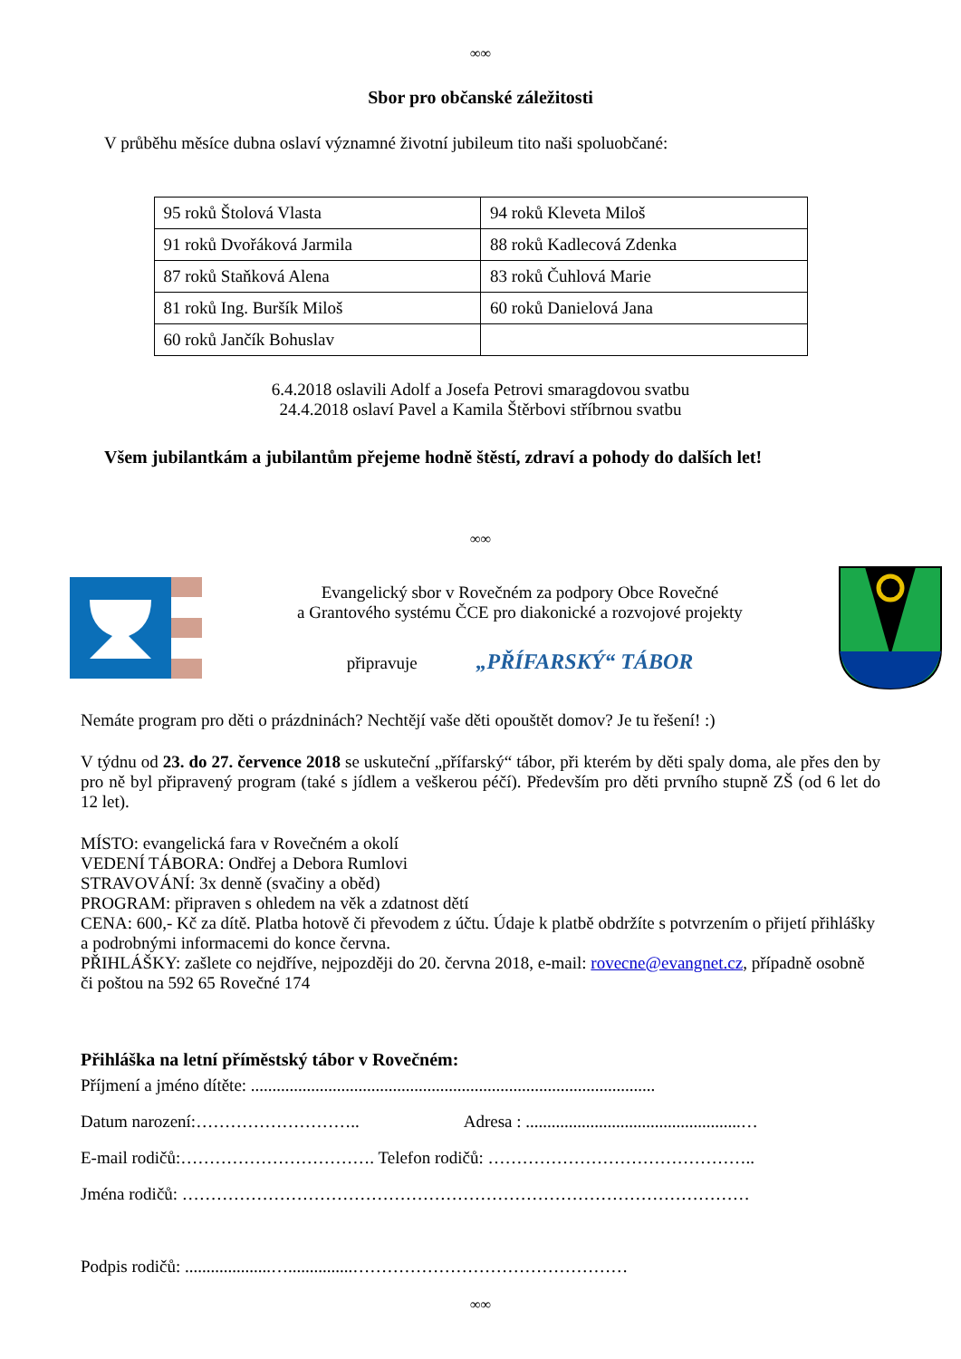∞∞
Sbor pro občanské záležitosti
V průběhu měsíce dubna oslaví významné životní jubileum tito naši spoluobčané:
| 95 roků Štolová Vlasta | 94 roků Kleveta Miloš |
| 91 roků Dvořáková Jarmila | 88 roků Kadlecová Zdenka |
| 87 roků Staňková Alena | 83 roků Čuhlová Marie |
| 81 roků Ing. Buršík Miloš | 60 roků Danielová Jana |
| 60 roků Jančík Bohuslav | |
6.4.2018 oslavili Adolf a Josefa Petrovi smaragdovou svatbu
24.4.2018 oslaví Pavel a Kamila Štěrbovi stříbrnou svatbu
Všem jubilantkám a jubilantům přejeme hodně štěstí, zdraví a pohody do dalších let!
∞∞
Evangelický sbor v Rovečném za podpory Obce Rovečné
a Grantového systému ČCE pro diakonické a rozvojové projekty
připravuje „PŘÍFARSKÝ“ TÁBOR
Nemáte program pro děti o prázdninách? Nechtějí vaše děti opouštět domov? Je tu řešení! :)
V týdnu od 23. do 27. července 2018 se uskuteční „přífarský“ tábor, při kterém by děti spaly doma, ale přes den by pro ně byl připravený program (také s jídlem a veškerou péčí). Především pro děti prvního stupně ZŠ (od 6 let do 12 let).
MÍSTO: evangelická fara v Rovečném a okolí
VEDENÍ TÁBORA: Ondřej a Debora Rumlovi
STRAVOVÁNÍ: 3x denně (svačiny a oběd)
PROGRAM: připraven s ohledem na věk a zdatnost dětí
CENA: 600,- Kč za dítě. Platba hotově či převodem z účtu. Údaje k platbě obdržíte s potvrzením o přijetí přihlášky a podrobnými informacemi do konce června.
PŘIHLÁŠKY: zašlete co nejdříve, nejpozději do 20. června 2018, e-mail: rovecne@evangnet.cz, případně osobně či poštou na 592 65 Rovečné 174
Přihláška na letní příměstský tábor v Rovečném:
Příjmení a jméno dítěte: ..............................................................................................
Datum narození:……………………….. Adresa : ..................................................…
E-mail rodičů:……………………………. Telefon rodičů: ………………………………………..
Jména rodičů: ………………………………………………………………………………………
Podpis rodičů: ....................…...............…………………………………………
∞∞